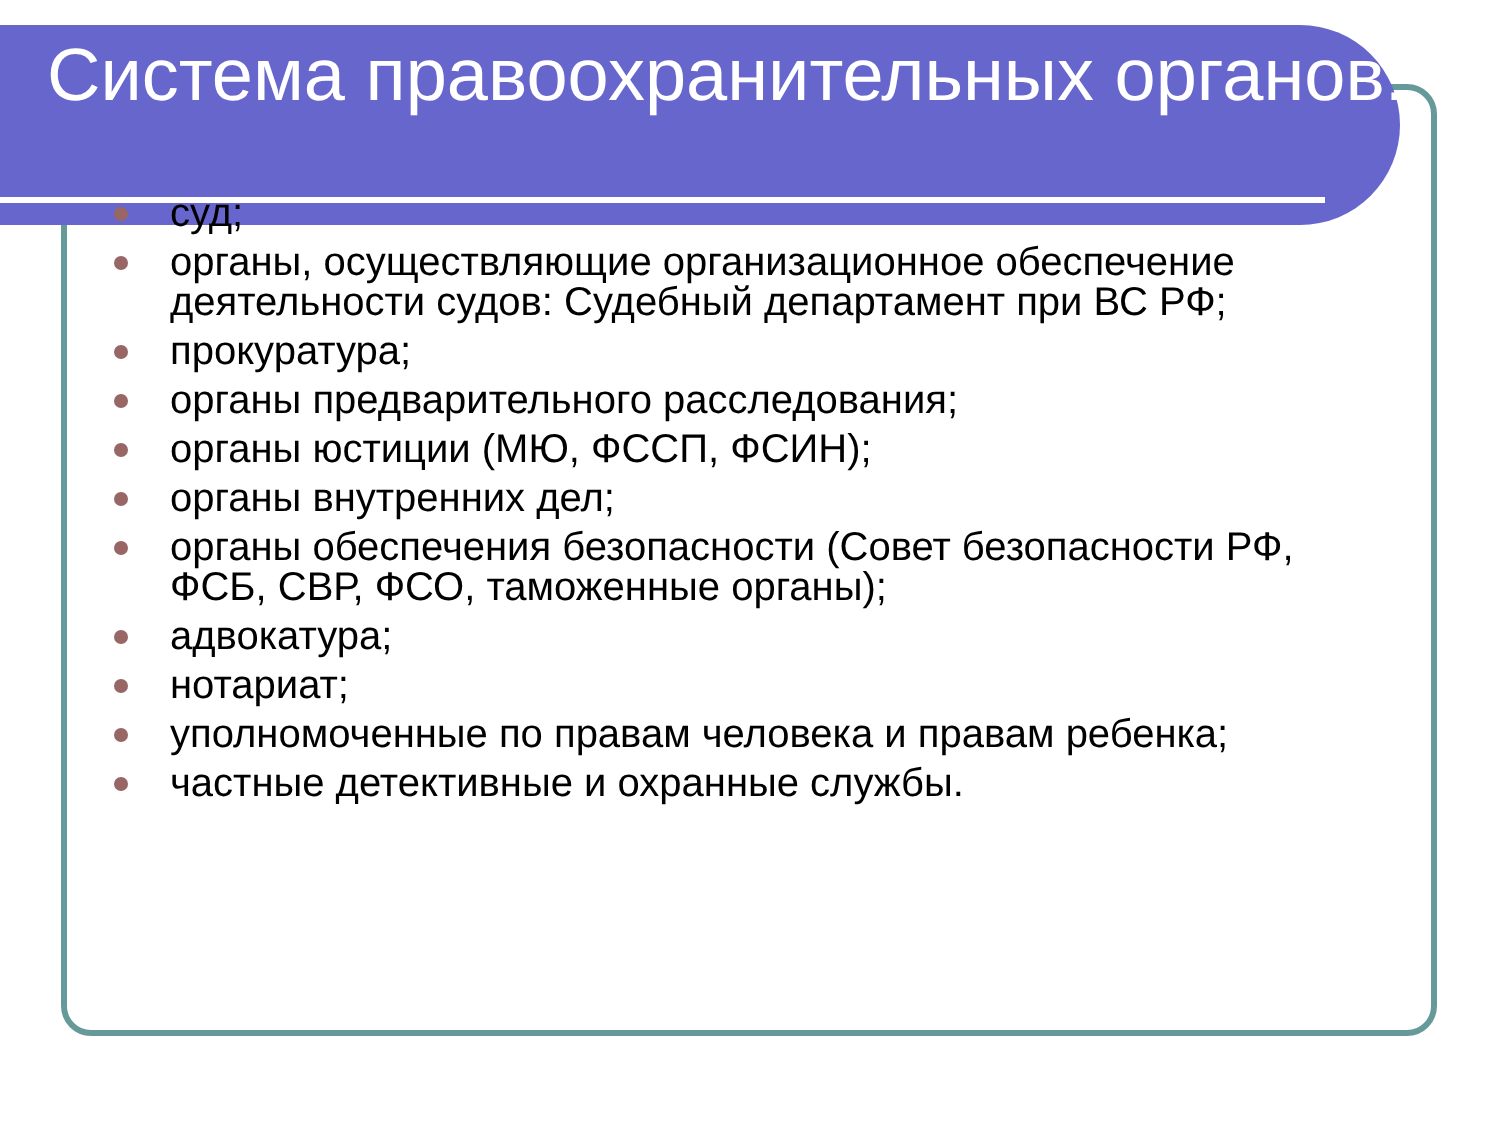Система правоохранительных органов:
суд;
органы, осуществляющие организационное обеспечение деятельности судов: Судебный департамент при ВС РФ;
прокуратура;
органы предварительного расследования;
органы юстиции (МЮ, ФССП, ФСИН);
органы внутренних дел;
органы обеспечения безопасности (Совет безопасности РФ, ФСБ, СВР, ФСО, таможенные органы);
адвокатура;
нотариат;
уполномоченные по правам человека и правам ребенка;
частные детективные и охранные службы.